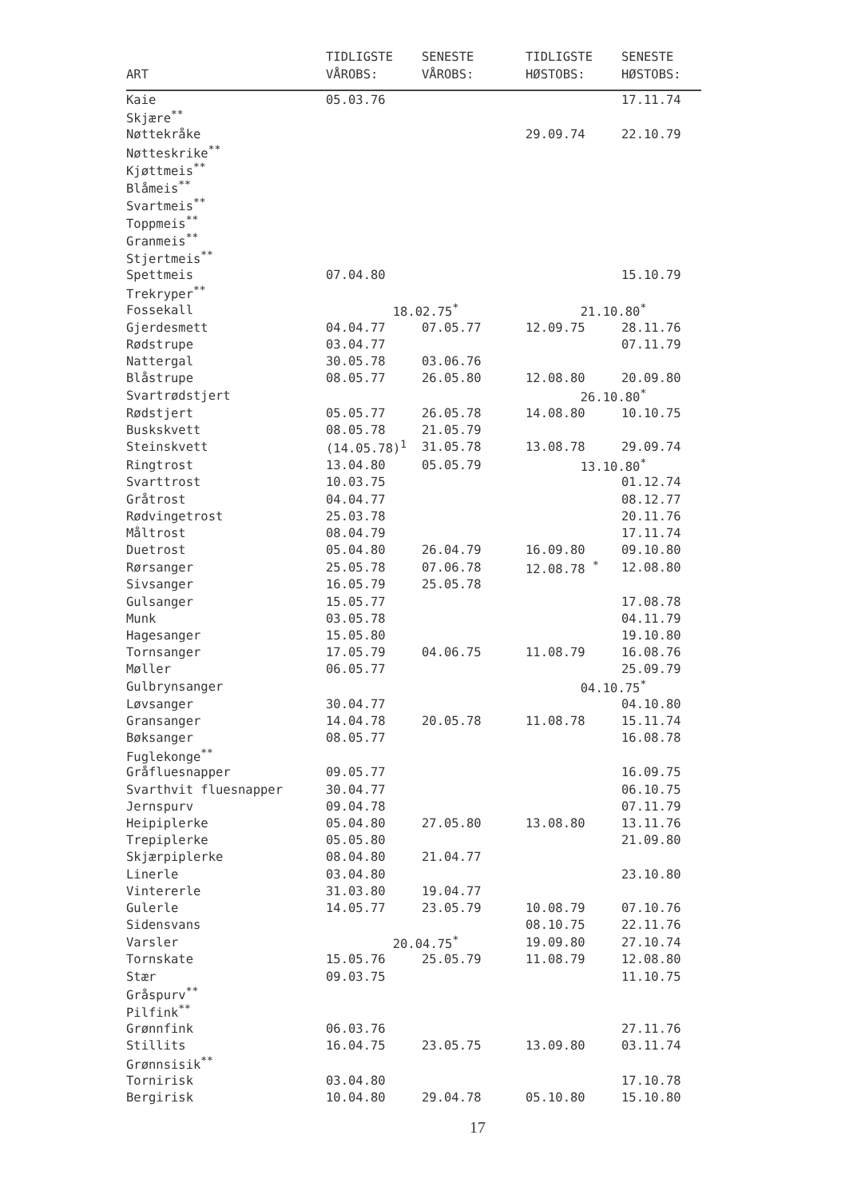| ART | TIDLIGSTE VÅROBS: | SENESTE VÅROBS: | TIDLIGSTE HØSTOBS: | SENESTE HØSTOBS: |
| --- | --- | --- | --- | --- |
| Kaie | 05.03.76 | | | 17.11.74 |
| Skjære<sup>**</sup> | | | | |
| Nøttekråke | | | 29.09.74 | 22.10.79 |
| Nøtteskrike<sup>**</sup> | | | | |
| Kjøttmeis<sup>**</sup> | | | | |
| Blåmeis<sup>**</sup> | | | | |
| Svartmeis<sup>**</sup> | | | | |
| Toppmeis<sup>**</sup> | | | | |
| Granmeis<sup>**</sup> | | | | |
| Stjertmeis<sup>**</sup> | | | | |
| Spettmeis | 07.04.80 | | | 15.10.79 |
| Trekryper<sup>**</sup> | | | | |
| Fossekall | 18.02.75<sup>*</sup> | | 21.10.80<sup>*</sup> | |
| Gjerdesmett | 04.04.77 | 07.05.77 | 12.09.75 | 28.11.76 |
| Rødstrupe | 03.04.77 | | | 07.11.79 |
| Nattergal | 30.05.78 | 03.06.76 | | |
| Blåstrupe | 08.05.77 | 26.05.80 | 12.08.80 | 20.09.80 |
| Svartrødstjert | | | 26.10.80<sup>*</sup> | |
| Rødstjert | 05.05.77 | 26.05.78 | 14.08.80 | 10.10.75 |
| Buskskvett | 08.05.78 | 21.05.79 | | |
| Steinskvett | (14.05.78)<sup>1</sup> | 31.05.78 | 13.08.78 | 29.09.74 |
| Ringtrost | 13.04.80 | 05.05.79 | 13.10.80<sup>*</sup> | |
| Svarttrost | 10.03.75 | | | 01.12.74 |
| Gråtrost | 04.04.77 | | | 08.12.77 |
| Rødvingetrost | 25.03.78 | | | 20.11.76 |
| Måltrost | 08.04.79 | | | 17.11.74 |
| Duetrost | 05.04.80 | 26.04.79 | 16.09.80 | 09.10.80 |
| Rørsanger | 25.05.78 | 07.06.78 | 12.08.78 <sup>*</sup> | 12.08.80 |
| Sivsanger | 16.05.79 | 25.05.78 | | |
| Gulsanger | 15.05.77 | | | 17.08.78 |
| Munk | 03.05.78 | | | 04.11.79 |
| Hagesanger | 15.05.80 | | | 19.10.80 |
| Tornsanger | 17.05.79 | 04.06.75 | 11.08.79 | 16.08.76 |
| Møller | 06.05.77 | | | 25.09.79 |
| Gulbrynsanger | | | 04.10.75<sup>*</sup> | |
| Løvsanger | 30.04.77 | | | 04.10.80 |
| Gransanger | 14.04.78 | 20.05.78 | 11.08.78 | 15.11.74 |
| Bøksanger | 08.05.77 | | | 16.08.78 |
| Fuglekonge<sup>**</sup> | | | | |
| Gråfluesnapper | 09.05.77 | | | 16.09.75 |
| Svarthvit fluesnapper | 30.04.77 | | | 06.10.75 |
| Jernspurv | 09.04.78 | | | 07.11.79 |
| Heipiplerke | 05.04.80 | 27.05.80 | 13.08.80 | 13.11.76 |
| Trepiplerke | 05.05.80 | | | 21.09.80 |
| Skjærpiplerke | 08.04.80 | 21.04.77 | | |
| Linerle | 03.04.80 | | | 23.10.80 |
| Vintererle | 31.03.80 | 19.04.77 | | |
| Gulerle | 14.05.77 | 23.05.79 | 10.08.79 | 07.10.76 |
| Sidensvans | | | 08.10.75 | 22.11.76 |
| Varsler | 20.04.75<sup>*</sup> | | 19.09.80 | 27.10.74 |
| Tornskate | 15.05.76 | 25.05.79 | 11.08.79 | 12.08.80 |
| Stær | 09.03.75 | | | 11.10.75 |
| Gråspurv<sup>**</sup> | | | | |
| Pilfink<sup>**</sup> | | | | |
| Grønnfink | 06.03.76 | | | 27.11.76 |
| Stillits | 16.04.75 | 23.05.75 | 13.09.80 | 03.11.74 |
| Grønnsisik<sup>**</sup> | | | | |
| Tornirisk | 03.04.80 | | | 17.10.78 |
| Bergirisk | 10.04.80 | 29.04.78 | 05.10.80 | 15.10.80 |
17